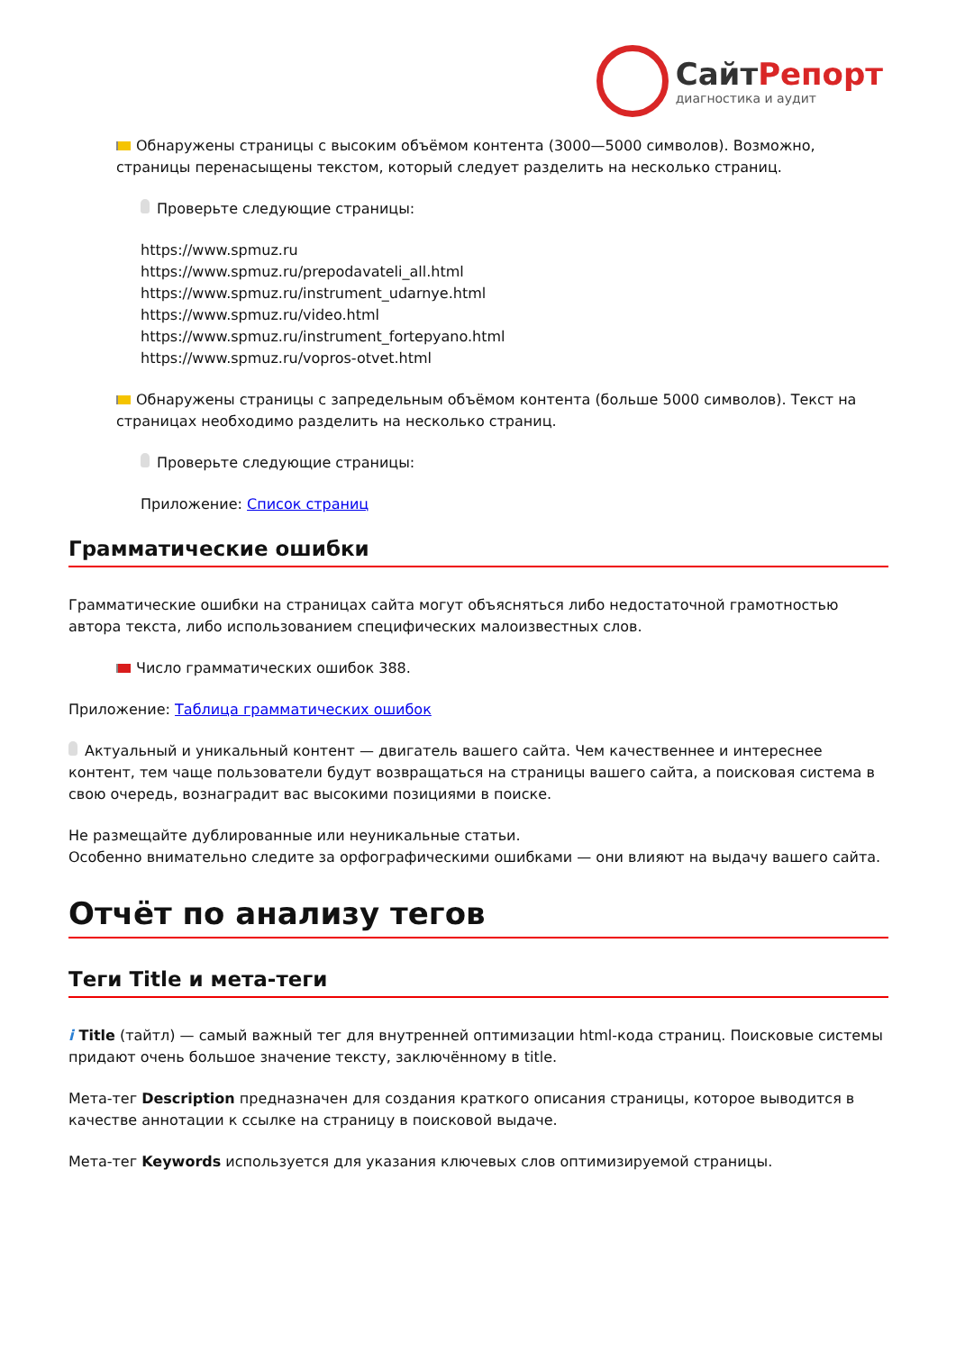СайтРепорт
диагностика и аудит
Обнаружены страницы с высоким объёмом контента (3000—5000 символов). Возможно, страницы перенасыщены текстом, который следует разделить на несколько страниц.
Проверьте следующие страницы:
https://www.spmuz.ru
https://www.spmuz.ru/prepodavateli_all.html
https://www.spmuz.ru/instrument_udarnye.html
https://www.spmuz.ru/video.html
https://www.spmuz.ru/instrument_fortepyano.html
https://www.spmuz.ru/vopros-otvet.html
Обнаружены страницы с запредельным объёмом контента (больше 5000 символов). Текст на страницах необходимо разделить на несколько страниц.
Проверьте следующие страницы:
Приложение: Список страниц
Грамматические ошибки
Грамматические ошибки на страницах сайта могут объясняться либо недостаточной грамотностью автора текста, либо использованием специфических малоизвестных слов.
Число грамматических ошибок 388.
Приложение: Таблица грамматических ошибок
Актуальный и уникальный контент — двигатель вашего сайта. Чем качественнее и интереснее контент, тем чаще пользователи будут возвращаться на страницы вашего сайта, а поисковая система в свою очередь, вознаградит вас высокими позициями в поиске.
Не размещайте дублированные или неуникальные статьи.
Особенно внимательно следите за орфографическими ошибками — они влияют на выдачу вашего сайта.
Отчёт по анализу тегов
Теги Title и мета-теги
i Title (тайтл) — самый важный тег для внутренней оптимизации html-кода страниц. Поисковые системы придают очень большое значение тексту, заключённому в title.
Мета-тег Description предназначен для создания краткого описания страницы, которое выводится в качестве аннотации к ссылке на страницу в поисковой выдаче.
Мета-тег Keywords используется для указания ключевых слов оптимизируемой страницы.